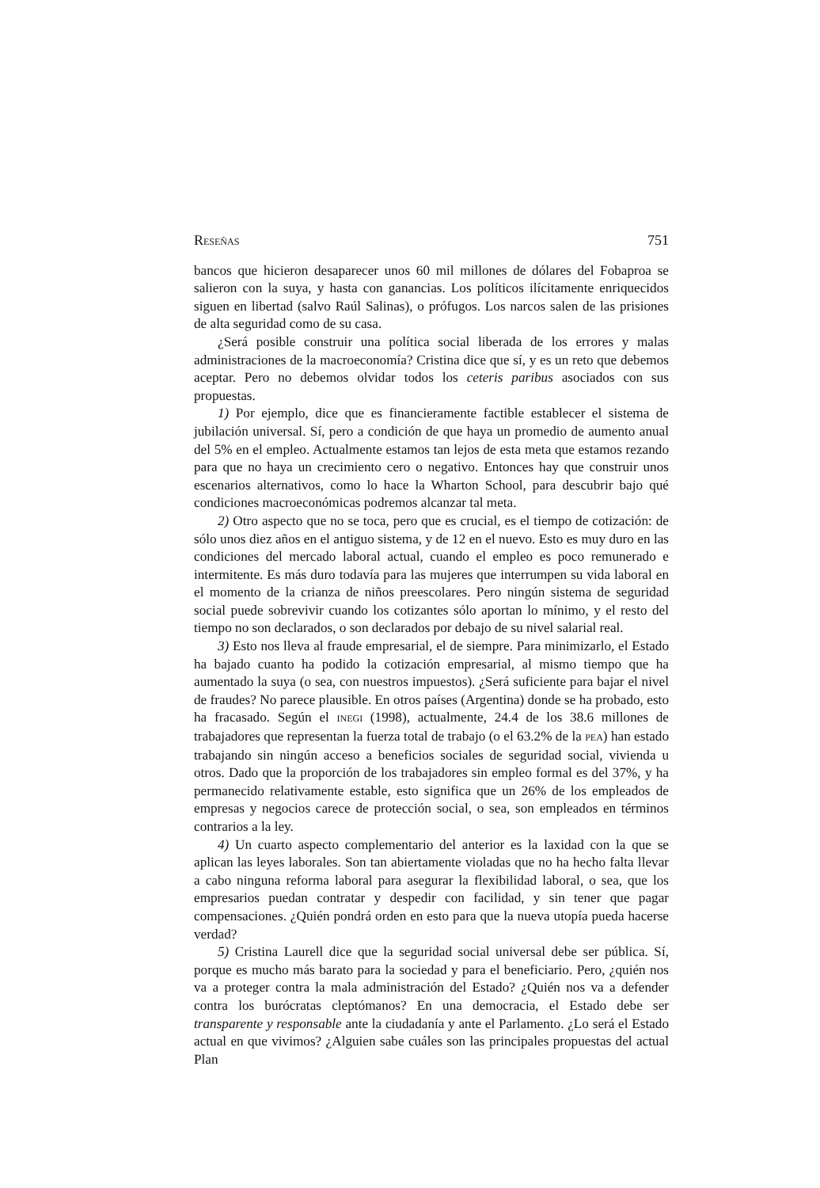RESEÑAS 751
bancos que hicieron desaparecer unos 60 mil millones de dólares del Fobaproa se salieron con la suya, y hasta con ganancias. Los políticos ilícitamente enriquecidos siguen en libertad (salvo Raúl Salinas), o prófugos. Los narcos salen de las prisiones de alta seguridad como de su casa.
¿Será posible construir una política social liberada de los errores y malas administraciones de la macroeconomía? Cristina dice que sí, y es un reto que debemos aceptar. Pero no debemos olvidar todos los ceteris paribus asociados con sus propuestas.
1) Por ejemplo, dice que es financieramente factible establecer el sistema de jubilación universal. Sí, pero a condición de que haya un promedio de aumento anual del 5% en el empleo. Actualmente estamos tan lejos de esta meta que estamos rezando para que no haya un crecimiento cero o negativo. Entonces hay que construir unos escenarios alternativos, como lo hace la Wharton School, para descubrir bajo qué condiciones macroeconómicas podremos alcanzar tal meta.
2) Otro aspecto que no se toca, pero que es crucial, es el tiempo de cotización: de sólo unos diez años en el antiguo sistema, y de 12 en el nuevo. Esto es muy duro en las condiciones del mercado laboral actual, cuando el empleo es poco remunerado e intermitente. Es más duro todavía para las mujeres que interrumpen su vida laboral en el momento de la crianza de niños preescolares. Pero ningún sistema de seguridad social puede sobrevivir cuando los cotizantes sólo aportan lo mínimo, y el resto del tiempo no son declarados, o son declarados por debajo de su nivel salarial real.
3) Esto nos lleva al fraude empresarial, el de siempre. Para minimizarlo, el Estado ha bajado cuanto ha podido la cotización empresarial, al mismo tiempo que ha aumentado la suya (o sea, con nuestros impuestos). ¿Será suficiente para bajar el nivel de fraudes? No parece plausible. En otros países (Argentina) donde se ha probado, esto ha fracasado. Según el INEGI (1998), actualmente, 24.4 de los 38.6 millones de trabajadores que representan la fuerza total de trabajo (o el 63.2% de la PEA) han estado trabajando sin ningún acceso a beneficios sociales de seguridad social, vivienda u otros. Dado que la proporción de los trabajadores sin empleo formal es del 37%, y ha permanecido relativamente estable, esto significa que un 26% de los empleados de empresas y negocios carece de protección social, o sea, son empleados en términos contrarios a la ley.
4) Un cuarto aspecto complementario del anterior es la laxidad con la que se aplican las leyes laborales. Son tan abiertamente violadas que no ha hecho falta llevar a cabo ninguna reforma laboral para asegurar la flexibilidad laboral, o sea, que los empresarios puedan contratar y despedir con facilidad, y sin tener que pagar compensaciones. ¿Quién pondrá orden en esto para que la nueva utopía pueda hacerse verdad?
5) Cristina Laurell dice que la seguridad social universal debe ser pública. Sí, porque es mucho más barato para la sociedad y para el beneficiario. Pero, ¿quién nos va a proteger contra la mala administración del Estado? ¿Quién nos va a defender contra los burócratas cleptómanos? En una democracia, el Estado debe ser transparente y responsable ante la ciudadanía y ante el Parlamento. ¿Lo será el Estado actual en que vivimos? ¿Alguien sabe cuáles son las principales propuestas del actual Plan